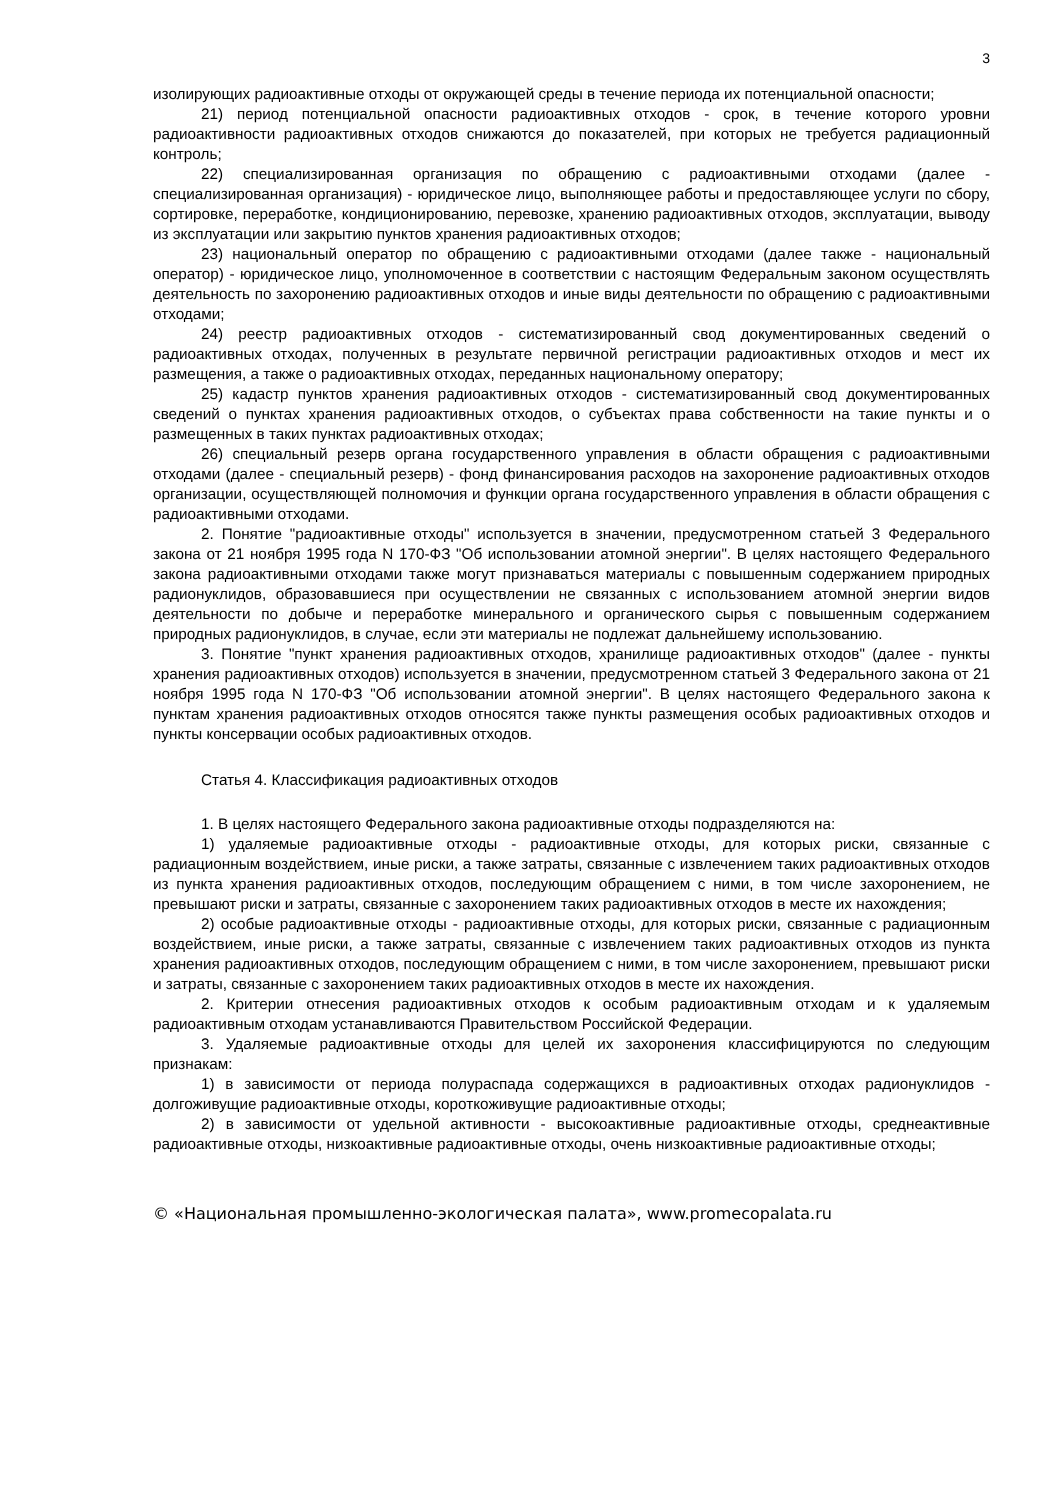3
изолирующих радиоактивные отходы от окружающей среды в течение периода их потенциальной опасности;
21) период потенциальной опасности радиоактивных отходов - срок, в течение которого уровни радиоактивности радиоактивных отходов снижаются до показателей, при которых не требуется радиационный контроль;
22) специализированная организация по обращению с радиоактивными отходами (далее - специализированная организация) - юридическое лицо, выполняющее работы и предоставляющее услуги по сбору, сортировке, переработке, кондиционированию, перевозке, хранению радиоактивных отходов, эксплуатации, выводу из эксплуатации или закрытию пунктов хранения радиоактивных отходов;
23) национальный оператор по обращению с радиоактивными отходами (далее также - национальный оператор) - юридическое лицо, уполномоченное в соответствии с настоящим Федеральным законом осуществлять деятельность по захоронению радиоактивных отходов и иные виды деятельности по обращению с радиоактивными отходами;
24) реестр радиоактивных отходов - систематизированный свод документированных сведений о радиоактивных отходах, полученных в результате первичной регистрации радиоактивных отходов и мест их размещения, а также о радиоактивных отходах, переданных национальному оператору;
25) кадастр пунктов хранения радиоактивных отходов - систематизированный свод документированных сведений о пунктах хранения радиоактивных отходов, о субъектах права собственности на такие пункты и о размещенных в таких пунктах радиоактивных отходах;
26) специальный резерв органа государственного управления в области обращения с радиоактивными отходами (далее - специальный резерв) - фонд финансирования расходов на захоронение радиоактивных отходов организации, осуществляющей полномочия и функции органа государственного управления в области обращения с радиоактивными отходами.
2. Понятие "радиоактивные отходы" используется в значении, предусмотренном статьей 3 Федерального закона от 21 ноября 1995 года N 170-ФЗ "Об использовании атомной энергии". В целях настоящего Федерального закона радиоактивными отходами также могут признаваться материалы с повышенным содержанием природных радионуклидов, образовавшиеся при осуществлении не связанных с использованием атомной энергии видов деятельности по добыче и переработке минерального и органического сырья с повышенным содержанием природных радионуклидов, в случае, если эти материалы не подлежат дальнейшему использованию.
3. Понятие "пункт хранения радиоактивных отходов, хранилище радиоактивных отходов" (далее - пункты хранения радиоактивных отходов) используется в значении, предусмотренном статьей 3 Федерального закона от 21 ноября 1995 года N 170-ФЗ "Об использовании атомной энергии". В целях настоящего Федерального закона к пунктам хранения радиоактивных отходов относятся также пункты размещения особых радиоактивных отходов и пункты консервации особых радиоактивных отходов.
Статья 4. Классификация радиоактивных отходов
1. В целях настоящего Федерального закона радиоактивные отходы подразделяются на:
1) удаляемые радиоактивные отходы - радиоактивные отходы, для которых риски, связанные с радиационным воздействием, иные риски, а также затраты, связанные с извлечением таких радиоактивных отходов из пункта хранения радиоактивных отходов, последующим обращением с ними, в том числе захоронением, не превышают риски и затраты, связанные с захоронением таких радиоактивных отходов в месте их нахождения;
2) особые радиоактивные отходы - радиоактивные отходы, для которых риски, связанные с радиационным воздействием, иные риски, а также затраты, связанные с извлечением таких радиоактивных отходов из пункта хранения радиоактивных отходов, последующим обращением с ними, в том числе захоронением, превышают риски и затраты, связанные с захоронением таких радиоактивных отходов в месте их нахождения.
2. Критерии отнесения радиоактивных отходов к особым радиоактивным отходам и к удаляемым радиоактивным отходам устанавливаются Правительством Российской Федерации.
3. Удаляемые радиоактивные отходы для целей их захоронения классифицируются по следующим признакам:
1) в зависимости от периода полураспада содержащихся в радиоактивных отходах радионуклидов - долгоживущие радиоактивные отходы, короткоживущие радиоактивные отходы;
2) в зависимости от удельной активности - высокоактивные радиоактивные отходы, среднеактивные радиоактивные отходы, низкоактивные радиоактивные отходы, очень низкоактивные радиоактивные отходы;
© «Национальная промышленно-экологическая палата», www.promecopalata.ru